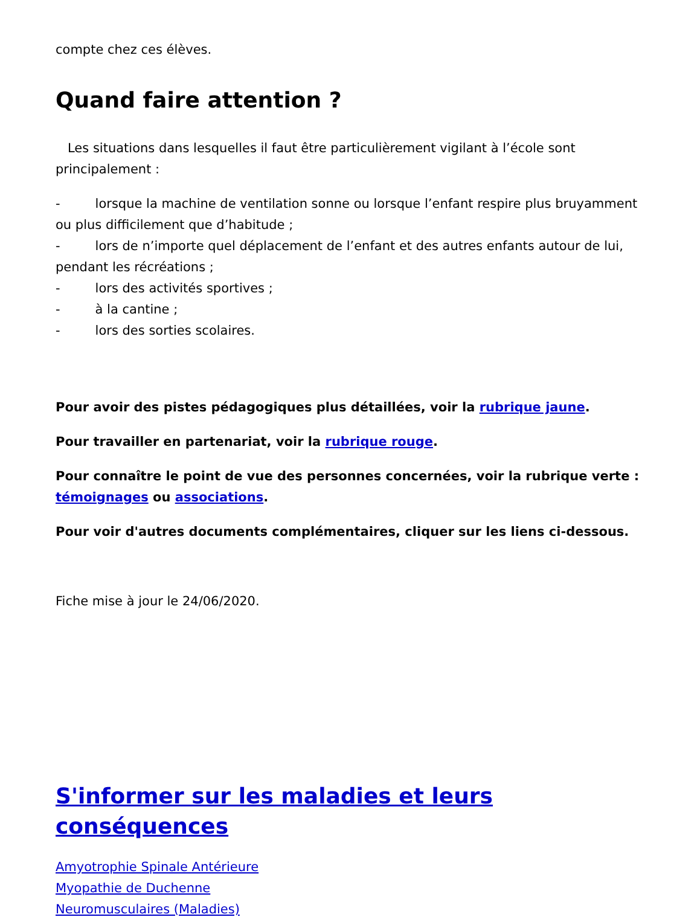compte chez ces élèves.
Quand faire attention ?
Les situations dans lesquelles il faut être particulièrement vigilant à l’école sont principalement :
- lorsque la machine de ventilation sonne ou lorsque l’enfant respire plus bruyamment ou plus difficilement que d’habitude ;
- lors de n’importe quel déplacement de l’enfant et des autres enfants autour de lui, pendant les récréations ;
- lors des activités sportives ;
- à la cantine ;
- lors des sorties scolaires.
Pour avoir des pistes pédagogiques plus détaillées, voir la rubrique jaune.
Pour travailler en partenariat, voir la rubrique rouge.
Pour connaître le point de vue des personnes concernées, voir la rubrique verte : témoignages ou associations.
Pour voir d'autres documents complémentaires, cliquer sur les liens ci-dessous.
Fiche mise à jour le 24/06/2020.
S'informer sur les maladies et leurs conséquences
Amyotrophie Spinale Antérieure
Myopathie de Duchenne
Neuromusculaires (Maladies)